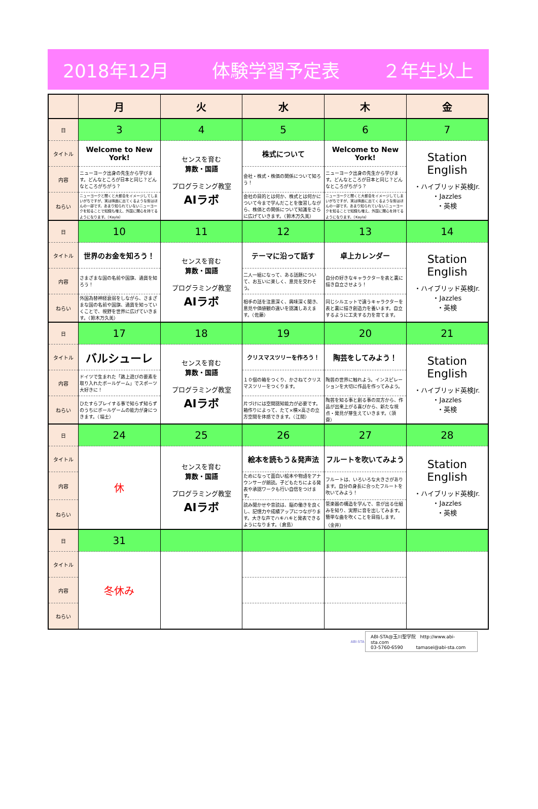2018年12月 体験学習予定表 ２年生以上
| | 月 | 火 | 水 | 木 | 金 |
| --- | --- | --- | --- | --- | --- |
| 日 | 3 | 4 | 5 | 6 | 7 |
| タイトル | Welcome to New York! | センスを育む 算数・国語 プログラミング教室 AIラボ | 株式について | Welcome to New York! | Station English ・ハイブリッド英検Jr. ・Jazzles ・英検 |
| 内容 | ニューヨーク出身の先生から学びます。どんなところが日本と同じ？どんなところがちがう？ | | 会社・株式・株価の関係について知ろう！ | ニューヨーク出身の先生から学びます。どんなところが日本と同じ？どんなところがちがう？ | |
| ねらい | ニューヨークと聞くと大都会をイメージしてしまいがちですが、実は映画に出てくるような街はほんの一部です。あまり知られていないニューヨークを知ることで知識も増え、外国に関心を持てるようになります。（Kayla） | | 会社の目的とは何か、株式とは何かについて今まで学んだことを復習しながら、株価との関係について知識をさらに広げていきます。（鈴木万久美） | ニューヨークと聞くと大都会をイメージしてしまいがちですが、実は映画に出てくるような街はほんの一部です。あまり知られていないニューヨークを知ることで知識も増え、外国に関心を持てるようになります。（Kayla） | |
| 日 | 10 | 11 | 12 | 13 | 14 |
| タイトル | 世界のお金を知ろう！ | センスを育む 算数・国語 プログラミング教室 AIラボ | テーマに沿って話す | 卓上カレンダー | Station English ・ハイブリッド英検Jr. ・Jazzles ・英検 |
| 内容 | さまざまな国の名前や国旗、通貨を知ろう！ | | 二人一組になって、ある話題について、お互いに楽しく、意見を交わそう。 | 自分の好きなキャラクターを表と裏に描き自立させよう！ | |
| ねらい | 外国為替神経衰弱をしながら、さまざまな国の名前や国旗、通貨を知っていくことで、視野を世界に広げていきます。（鈴木万久美） | | 相手の話を注意深く、興味深く聞き、意見や価値観の違いを認識しあえます。（佐藤） | 同じシルエットで違うキャラクターを表と裏に描き創造力を養います。自立するように工夫する力を育てます。 | |
| 日 | 17 | 18 | 19 | 20 | 21 |
| タイトル | バルシューレ | センスを育む 算数・国語 プログラミング教室 AIラボ | クリスマスツリーを作ろう！ | 陶芸をしてみよう！ | Station English ・ハイブリッド英検Jr. ・Jazzles ・英検 |
| 内容 | ドイツで生まれた「路上遊びの要素を取り入れたボールゲーム」でスポーツ大好きに！ | | １０個の箱をつくり、かさねてクリスマスツリーをつくります。 | 陶芸の世界に触れよう。インスピレーションを大切に作品を作ってみよう。 | |
| ねらい | ひたすらプレイする事で知らず知らずのうちにボールゲームの能力が身につきます。（福士） | | 片づけには空間認知能力が必要です。箱作りによって、たて×横×高さの立方空間を体感できます。（江間） | 陶芸を知る事と創る事の双方から、作品が出来上がる喜びから、新たな視点・発見が芽生えていきます。（須齋） | |
| 日 | 24 | 25 | 26 | 27 | 28 |
| タイトル | 休 | センスを育む 算数・国語 プログラミング教室 AIラボ | 絵本を読もう＆発声法 | フルートを吹いてみよう | Station English ・ハイブリッド英検Jr. ・Jazzles ・英検 |
| 内容 | | | ためになって面白い絵本や物語をアナウンサーが朗読。子どもたちによる発表や承認ワークも行い自信をつけます。 | フルートは、いろいろな大きさがあります。自分の身長に合ったフルートを吹いてみよう！ | |
| ねらい | | | 読み聞かせや音読は、脳の働きを良くし、記憶力や成績アップにつながります。大きな声でハキハキと発表できるようになります。（倉島） | 管楽器の構造を学んで、音が出る仕組みを知り、実際に音を出してみます。簡単な曲を吹くことを目指します。（金井） | |
| 日 | 31 | | | | |
| タイトル | 冬休み | | | | |
| 内容 | | | | | |
| ねらい | | | | | |
ABI-STA
ABI-STA@玉川聖学院 http://www.abi-sta.com
03-5760-6590 tamasei@abi-sta.com